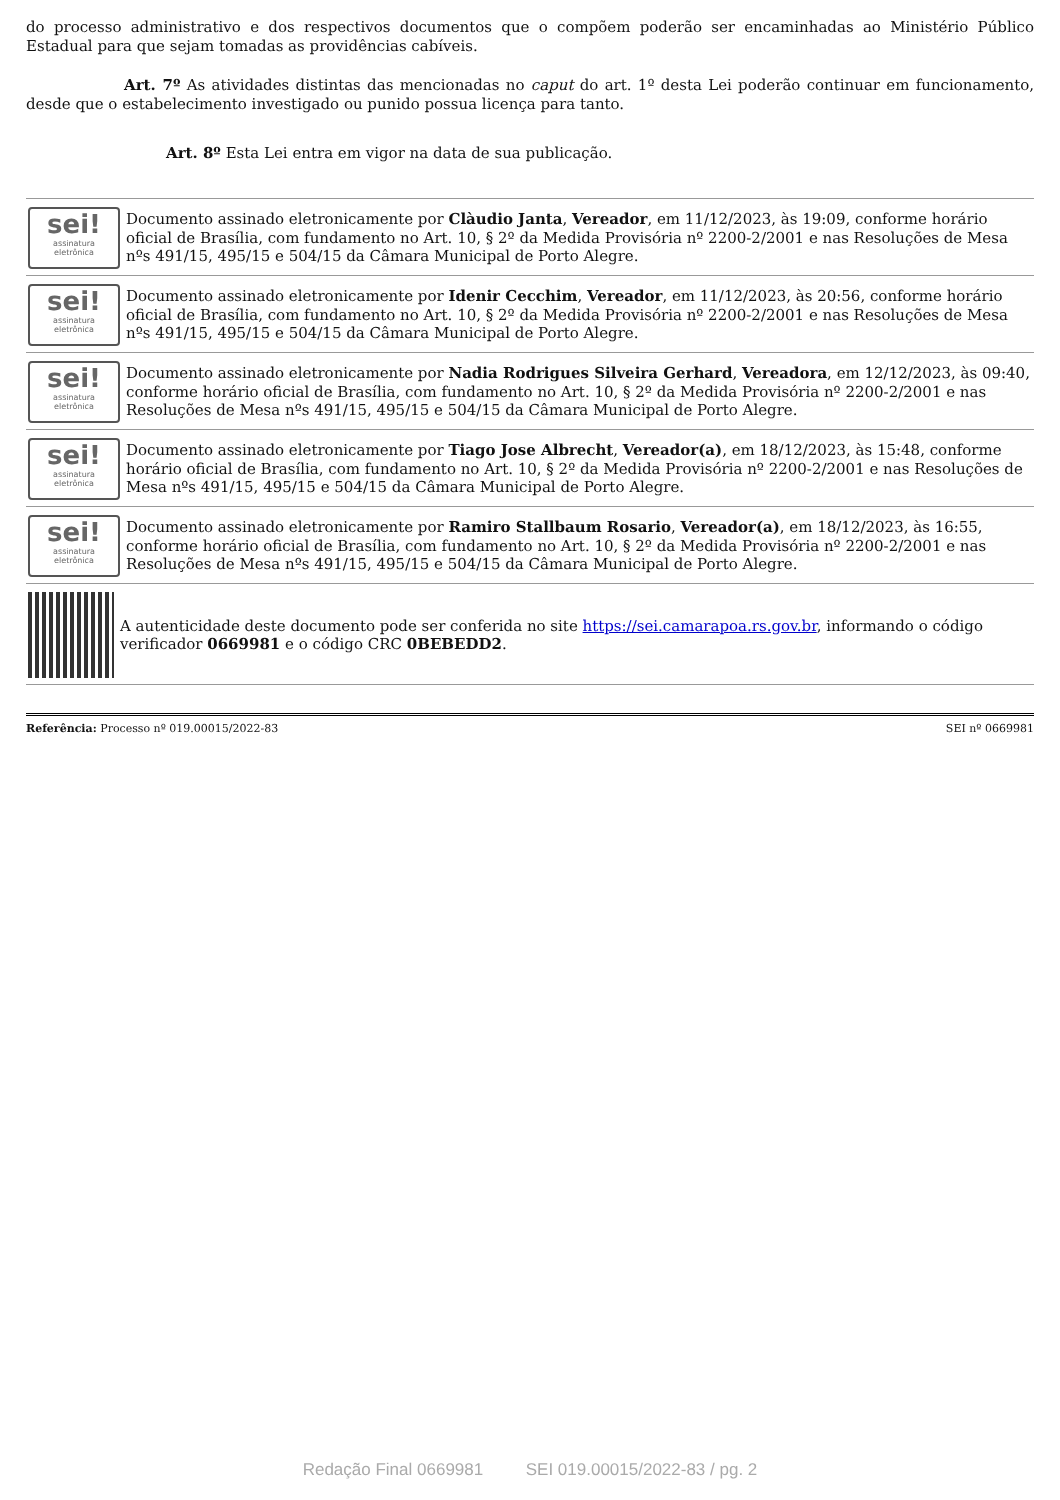do processo administrativo e dos respectivos documentos que o compõem poderão ser encaminhadas ao Ministério Público Estadual para que sejam tomadas as providências cabíveis.
Art. 7º As atividades distintas das mencionadas no caput do art. 1º desta Lei poderão continuar em funcionamento, desde que o estabelecimento investigado ou punido possua licença para tanto.
Art. 8º Esta Lei entra em vigor na data de sua publicação.
sei!
assinatura
eletrônica
Documento assinado eletronicamente por Clàudio Janta, Vereador, em 11/12/2023, às 19:09, conforme horário oficial de Brasília, com fundamento no Art. 10, § 2º da Medida Provisória nº 2200-2/2001 e nas Resoluções de Mesa nºs 491/15, 495/15 e 504/15 da Câmara Municipal de Porto Alegre.
sei!
assinatura
eletrônica
Documento assinado eletronicamente por Idenir Cecchim, Vereador, em 11/12/2023, às 20:56, conforme horário oficial de Brasília, com fundamento no Art. 10, § 2º da Medida Provisória nº 2200-2/2001 e nas Resoluções de Mesa nºs 491/15, 495/15 e 504/15 da Câmara Municipal de Porto Alegre.
sei!
assinatura
eletrônica
Documento assinado eletronicamente por Nadia Rodrigues Silveira Gerhard, Vereadora, em 12/12/2023, às 09:40, conforme horário oficial de Brasília, com fundamento no Art. 10, § 2º da Medida Provisória nº 2200-2/2001 e nas Resoluções de Mesa nºs 491/15, 495/15 e 504/15 da Câmara Municipal de Porto Alegre.
sei!
assinatura
eletrônica
Documento assinado eletronicamente por Tiago Jose Albrecht, Vereador(a), em 18/12/2023, às 15:48, conforme horário oficial de Brasília, com fundamento no Art. 10, § 2º da Medida Provisória nº 2200-2/2001 e nas Resoluções de Mesa nºs 491/15, 495/15 e 504/15 da Câmara Municipal de Porto Alegre.
sei!
assinatura
eletrônica
Documento assinado eletronicamente por Ramiro Stallbaum Rosario, Vereador(a), em 18/12/2023, às 16:55, conforme horário oficial de Brasília, com fundamento no Art. 10, § 2º da Medida Provisória nº 2200-2/2001 e nas Resoluções de Mesa nºs 491/15, 495/15 e 504/15 da Câmara Municipal de Porto Alegre.
A autenticidade deste documento pode ser conferida no site https://sei.camarapoa.rs.gov.br, informando o código verificador 0669981 e o código CRC 0BEBEDD2.
Referência: Processo nº 019.00015/2022-83 SEI nº 0669981
Redação Final 0669981 SEI 019.00015/2022-83 / pg. 2